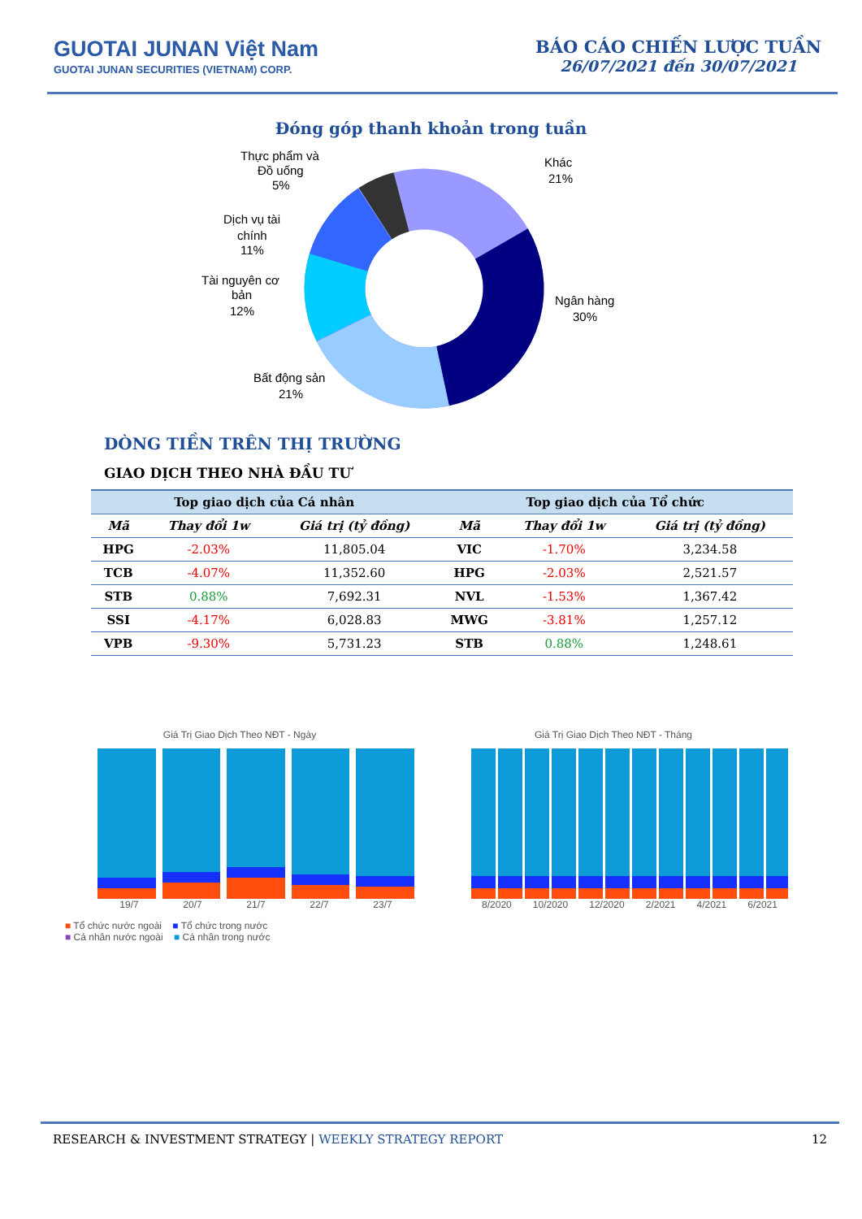GUOTAI JUNAN Việt Nam
GUOTAI JUNAN SECURITIES (VIETNAM) CORP.
BÁO CÁO CHIẾN LƯỢC TUẦN
26/07/2021 đến 30/07/2021
Đóng góp thanh khoản trong tuần
Khác
21%
Ngân hàng
30%
Bất động sản
21%
Tài nguyên cơ
bản
12%
Dịch vụ tài
chính
11%
Thực phẩm và
Đồ uống
5%
DÒNG TIỀN TRÊN THỊ TRƯỜNG
GIAO DỊCH THEO NHÀ ĐẦU TƯ
| Top giao dịch của Cá nhân | | | Top giao dịch của Tổ chức | | |
| --- | --- | --- | --- | --- | --- |
| Mã | Thay đổi 1w | Giá trị (tỷ đồng) | Mã | Thay đổi 1w | Giá trị (tỷ đồng) |
| HPG | -2.03% | 11,805.04 | VIC | -1.70% | 3,234.58 |
| TCB | -4.07% | 11,352.60 | HPG | -2.03% | 2,521.57 |
| STB | 0.88% | 7,692.31 | NVL | -1.53% | 1,367.42 |
| SSI | -4.17% | 6,028.83 | MWG | -3.81% | 1,257.12 |
| VPB | -9.30% | 5,731.23 | STB | 0.88% | 1,248.61 |
Giá Trị Giao Dịch Theo NĐT - Ngày
19/7 20/7 21/7 22/7 23/7
■ Tổ chức nước ngoài ■ Tổ chức trong nước
■ Cá nhân nước ngoài ■ Cá nhân trong nước
Giá Trị Giao Dịch Theo NĐT - Tháng
8/2020 10/2020 12/2020 2/2021 4/2021 6/2021
RESEARCH & INVESTMENT STRATEGY | WEEKLY STRATEGY REPORT 12